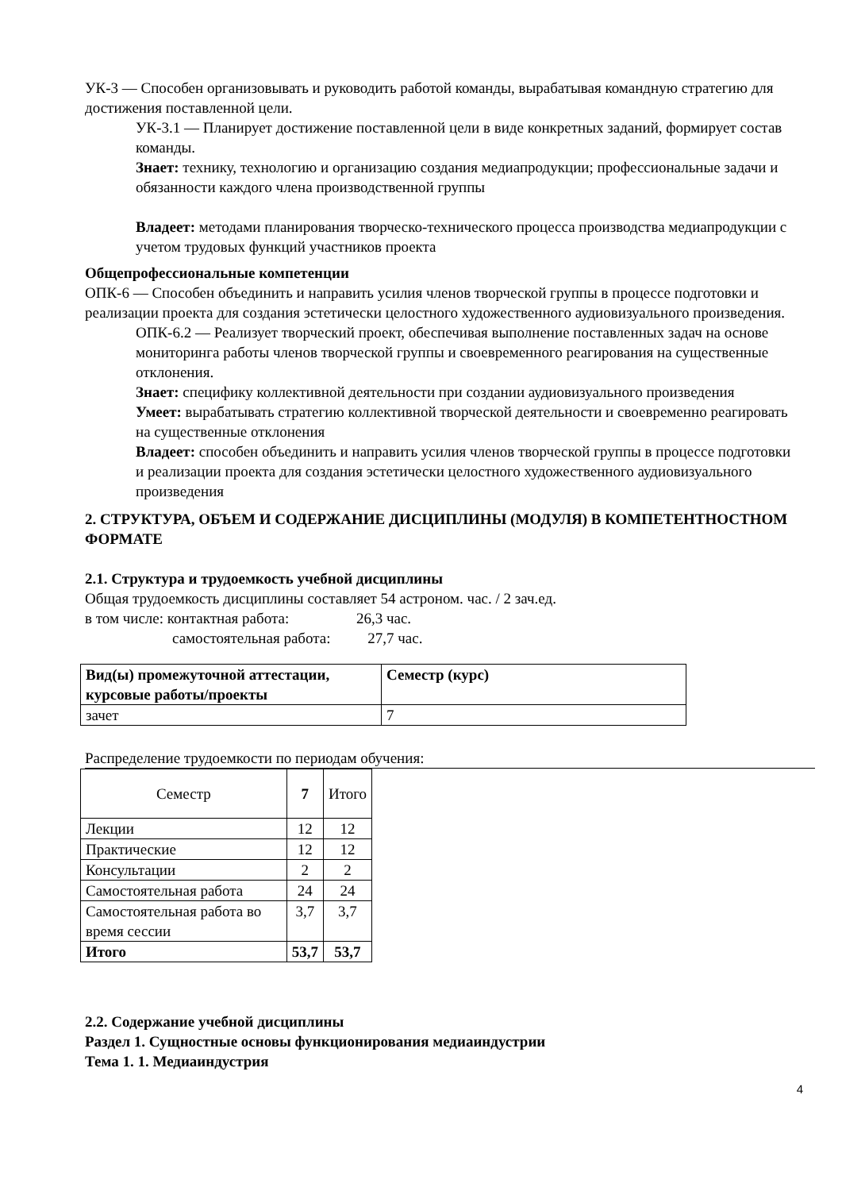УК-3 — Способен организовывать и руководить работой команды, вырабатывая командную стратегию для достижения поставленной цели.
УК-3.1 — Планирует достижение поставленной цели в виде конкретных заданий, формирует состав команды.
Знает: технику, технологию и организацию создания медиапродукции; профессиональные задачи и обязанности каждого члена производственной группы
Владеет: методами планирования творческо-технического процесса производства медиапродукции с учетом трудовых функций участников проекта
Общепрофессиональные компетенции
ОПК-6 — Способен объединить и направить усилия членов творческой группы в процессе подготовки и реализации проекта для создания эстетически целостного художественного аудиовизуального произведения.
ОПК-6.2 — Реализует творческий проект, обеспечивая выполнение поставленных задач на основе мониторинга работы членов творческой группы и своевременного реагирования на существенные отклонения.
Знает: специфику коллективной деятельности при создании аудиовизуального произведения
Умеет: вырабатывать стратегию коллективной творческой деятельности и своевременно реагировать на существенные отклонения
Владеет: способен объединить и направить усилия членов творческой группы в процессе подготовки и реализации проекта для создания эстетически целостного художественного аудиовизуального произведения
2. СТРУКТУРА, ОБЪЕМ И СОДЕРЖАНИЕ ДИСЦИПЛИНЫ (МОДУЛЯ) В КОМПЕТЕНТНОСТНОМ ФОРМАТЕ
2.1. Структура и трудоемкость учебной дисциплины
Общая трудоемкость дисциплины составляет 54 астроном. час. / 2 зач.ед.
в том числе: контактная работа: 26,3 час.
самостоятельная работа: 27,7 час.
| Вид(ы) промежуточной аттестации, курсовые работы/проекты | Семестр (курс) |
| зачет | 7 |
Распределение трудоемкости по периодам обучения:
| Семестр | 7 | Итого |
| Лекции | 12 | 12 |
| Практические | 12 | 12 |
| Консультации | 2 | 2 |
| Самостоятельная работа | 24 | 24 |
| Самостоятельная работа во время сессии | 3,7 | 3,7 |
| Итого | 53,7 | 53,7 |
2.2. Содержание учебной дисциплины
Раздел 1. Сущностные основы функционирования медиаиндустрии
Тема 1. 1. Медиаиндустрия
4